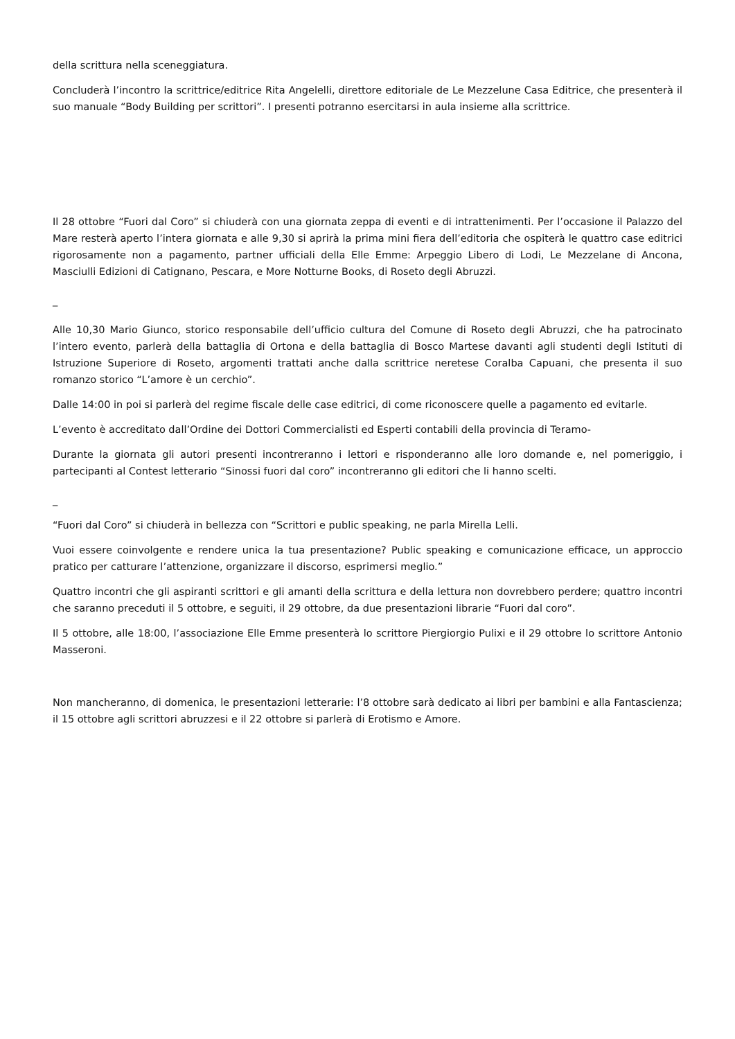della scrittura nella sceneggiatura.
Concluderà l’incontro la scrittrice/editrice Rita Angelelli, direttore editoriale de Le Mezzelune Casa Editrice, che presenterà il suo manuale “Body Building per scrittori”. I presenti potranno esercitarsi in aula insieme alla scrittrice.
Il 28 ottobre “Fuori dal Coro” si chiuderà con una giornata zeppa di eventi e di intrattenimenti. Per l’occasione il Palazzo del Mare resterà aperto l’intera giornata e alle 9,30 si aprirà la prima mini fiera dell’editoria che ospiterà le quattro case editrici rigorosamente non a pagamento, partner ufficiali della Elle Emme: Arpeggio Libero di Lodi, Le Mezzelane di Ancona, Masciulli Edizioni di Catignano, Pescara, e More Notturne Books, di Roseto degli Abruzzi.
_
Alle 10,30 Mario Giunco, storico responsabile dell’ufficio cultura del Comune di Roseto degli Abruzzi, che ha patrocinato l’intero evento, parlerà della battaglia di Ortona e della battaglia di Bosco Martese davanti agli studenti degli Istituti di Istruzione Superiore di Roseto, argomenti trattati anche dalla scrittrice neretese Coralba Capuani, che presenta il suo romanzo storico “L’amore è un cerchio”.
Dalle 14:00 in poi si parlerà del regime fiscale delle case editrici, di come riconoscere quelle a pagamento ed evitarle.
L’evento è accreditato dall’Ordine dei Dottori Commercialisti ed Esperti contabili della provincia di Teramo-
Durante la giornata gli autori presenti incontreranno i lettori e risponderanno alle loro domande e, nel pomeriggio, i partecipanti al Contest letterario “Sinossi fuori dal coro” incontreranno gli editori che li hanno scelti.
_
“Fuori dal Coro” si chiuderà in bellezza con “Scrittori e public speaking, ne parla Mirella Lelli.
Vuoi essere coinvolgente e rendere unica la tua presentazione? Public speaking e comunicazione efficace, un approccio pratico per catturare l’attenzione, organizzare il discorso, esprimersi meglio.”
Quattro incontri che gli aspiranti scrittori e gli amanti della scrittura e della lettura non dovrebbero perdere; quattro incontri che saranno preceduti il 5 ottobre, e seguiti, il 29 ottobre, da due presentazioni librarie “Fuori dal coro”.
Il 5 ottobre, alle 18:00, l’associazione Elle Emme presenterà lo scrittore Piergiorgio Pulixi e il 29 ottobre lo scrittore Antonio Masseroni.
Non mancheranno, di domenica, le presentazioni letterarie: l’8 ottobre sarà dedicato ai libri per bambini e alla Fantascienza; il 15 ottobre agli scrittori abruzzesi e il 22 ottobre si parlerà di Erotismo e Amore.